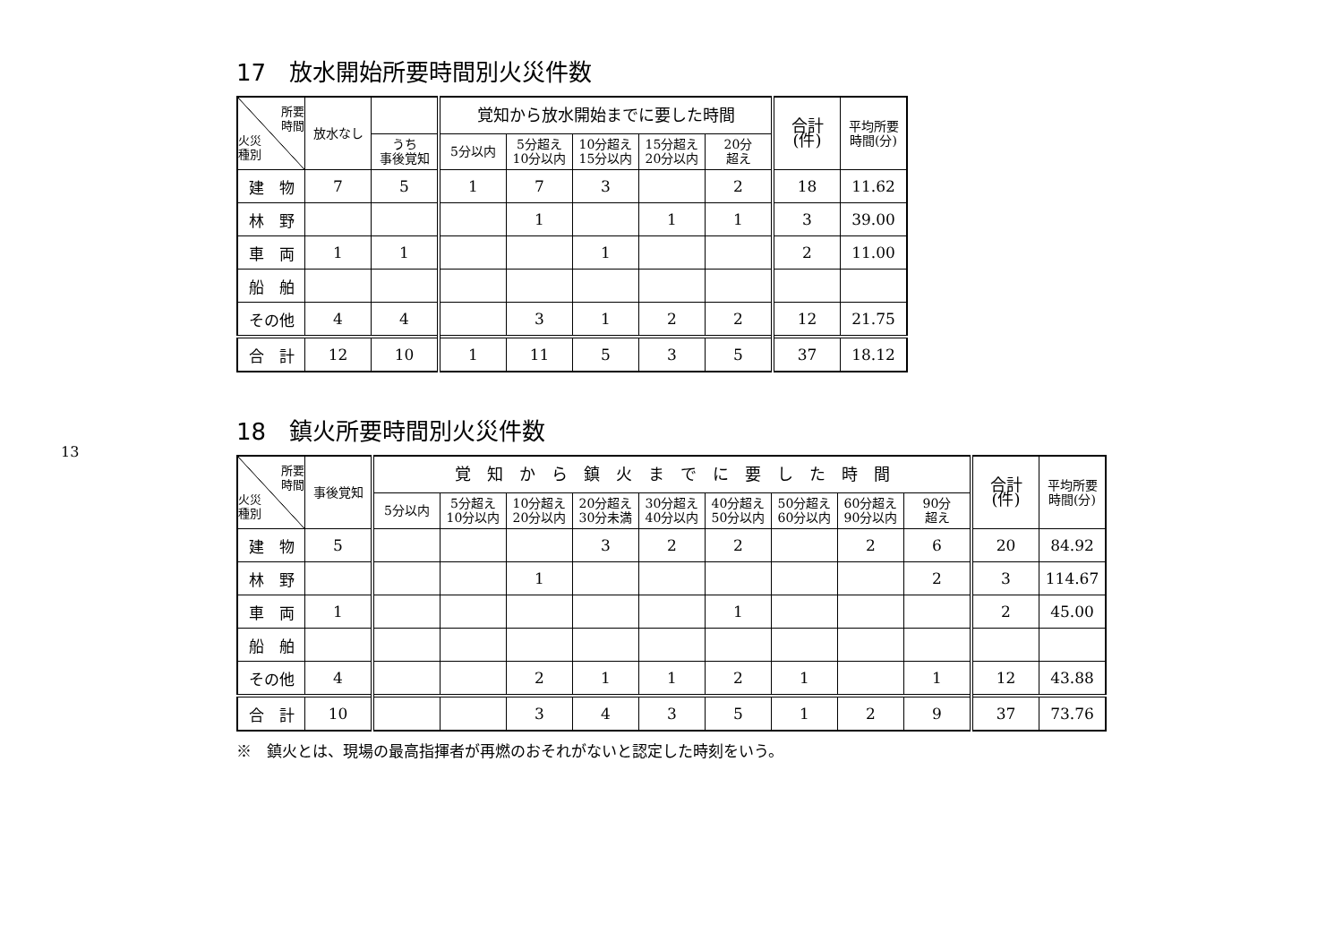13
17　放水開始所要時間別火災件数
| 所要 時間 火災 種別 | 放水なし | | 覚知から放水開始までに要した時間 | | | | | 合計 (件) | 平均所要 時間(分) |
| --- | --- | --- | --- | --- | --- | --- | --- | --- | --- |
| | | うち 事後覚知 | 5分以内 | 5分超え 10分以内 | 10分超え 15分以内 | 15分超え 20分以内 | 20分 超え | | |
| 建 物 | 7 | 5 | 1 | 7 | 3 | | 2 | 18 | 11.62 |
| 林 野 | | | | 1 | | 1 | 1 | 3 | 39.00 |
| 車 両 | 1 | 1 | | | 1 | | | 2 | 11.00 |
| 船 舶 | | | | | | | | | |
| その他 | 4 | 4 | | 3 | 1 | 2 | 2 | 12 | 21.75 |
| 合 計 | 12 | 10 | 1 | 11 | 5 | 3 | 5 | 37 | 18.12 |
18　鎮火所要時間別火災件数
| 所要 時間 火災 種別 | 事後覚知 | 覚 知 か ら 鎮 火 ま で に 要 し た 時 間 | | | | | | | | | 合計 (件) | 平均所要 時間(分) |
| --- | --- | --- | --- | --- | --- | --- | --- | --- | --- | --- | --- | --- |
| | | 5分以内 | 5分超え 10分以内 | 10分超え 20分以内 | 20分超え 30分未満 | 30分超え 40分以内 | 40分超え 50分以内 | 50分超え 60分以内 | 60分超え 90分以内 | 90分 超え | | |
| 建 物 | 5 | | | | 3 | 2 | 2 | | 2 | 6 | 20 | 84.92 |
| 林 野 | | | | 1 | | | | | | 2 | 3 | 114.67 |
| 車 両 | 1 | | | | | | 1 | | | | 2 | 45.00 |
| 船 舶 | | | | | | | | | | | | |
| その他 | 4 | | | 2 | 1 | 1 | 2 | 1 | | 1 | 12 | 43.88 |
| 合 計 | 10 | | | 3 | 4 | 3 | 5 | 1 | 2 | 9 | 37 | 73.76 |
※　鎮火とは、現場の最高指揮者が再燃のおそれがないと認定した時刻をいう。